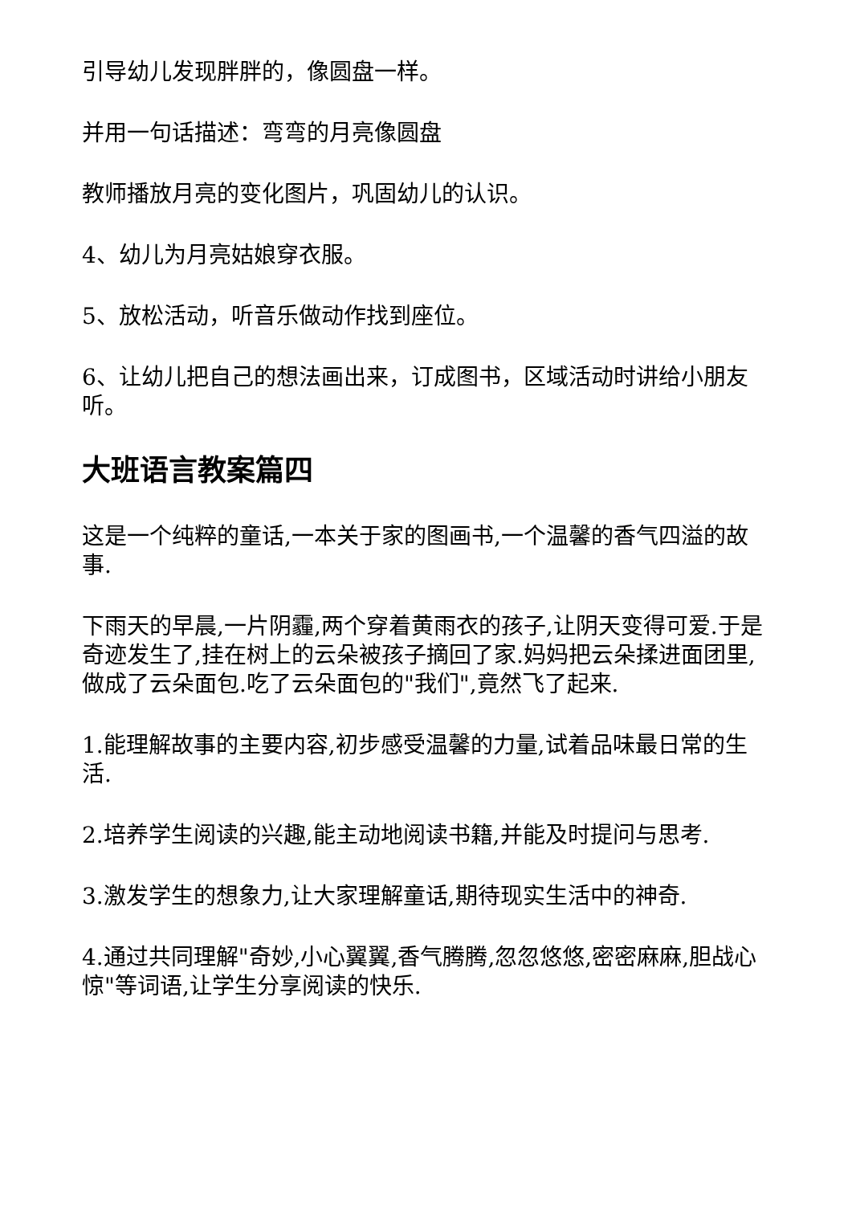引导幼儿发现胖胖的，像圆盘一样。
并用一句话描述：弯弯的月亮像圆盘
教师播放月亮的变化图片，巩固幼儿的认识。
4、幼儿为月亮姑娘穿衣服。
5、放松活动，听音乐做动作找到座位。
6、让幼儿把自己的想法画出来，订成图书，区域活动时讲给小朋友听。
大班语言教案篇四
这是一个纯粹的童话,一本关于家的图画书,一个温馨的香气四溢的故事.
下雨天的早晨,一片阴霾,两个穿着黄雨衣的孩子,让阴天变得可爱.于是奇迹发生了,挂在树上的云朵被孩子摘回了家.妈妈把云朵揉进面团里,做成了云朵面包.吃了云朵面包的"我们",竟然飞了起来.
1.能理解故事的主要内容,初步感受温馨的力量,试着品味最日常的生活.
2.培养学生阅读的兴趣,能主动地阅读书籍,并能及时提问与思考.
3.激发学生的想象力,让大家理解童话,期待现实生活中的神奇.
4.通过共同理解"奇妙,小心翼翼,香气腾腾,忽忽悠悠,密密麻麻,胆战心惊"等词语,让学生分享阅读的快乐.